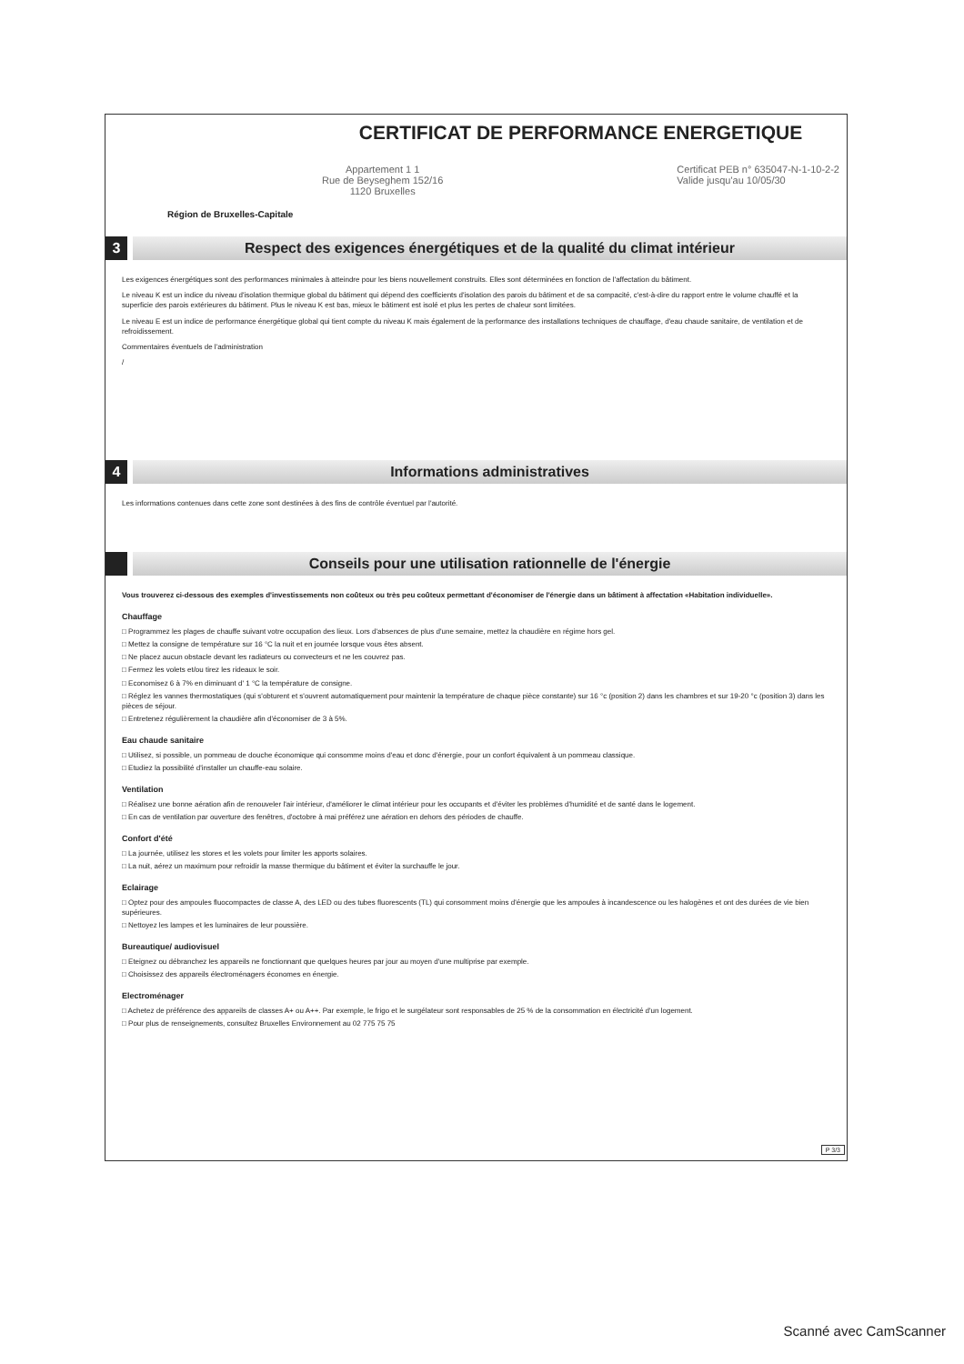Région de Bruxelles-Capitale
CERTIFICAT DE PERFORMANCE ENERGETIQUE
Appartement 1 1
Rue de Beyseghem 152/16
1120 Bruxelles
Certificat PEB n° 635047-N-1-10-2-2
Valide jusqu'au 10/05/30
3
Respect des exigences énergétiques et de la qualité du climat intérieur
Les exigences énergétiques sont des performances minimales à atteindre pour les biens nouvellement construits. Elles sont déterminées en fonction de l'affectation du bâtiment.
Le niveau K est un indice du niveau d'isolation thermique global du bâtiment qui dépend des coefficients d'isolation des parois du bâtiment et de sa compacité, c'est-à-dire du rapport entre le volume chauffé et la superficie des parois extérieures du bâtiment. Plus le niveau K est bas, mieux le bâtiment est isolé et plus les pertes de chaleur sont limitées.
Le niveau E est un indice de performance énergétique global qui tient compte du niveau K mais également de la performance des installations techniques de chauffage, d'eau chaude sanitaire, de ventilation et de refroidissement.
Commentaires éventuels de l'administration
/
4 Informations administratives
Les informations contenues dans cette zone sont destinées à des fins de contrôle éventuel par l'autorité.
Conseils pour une utilisation rationnelle de l'énergie
Vous trouverez ci-dessous des exemples d'investissements non coûteux ou très peu coûteux permettant d'économiser de l'énergie dans un bâtiment à affectation «Habitation individuelle».
Chauffage
□ Programmez les plages de chauffe suivant votre occupation des lieux. Lors d'absences de plus d'une semaine, mettez la chaudière en régime hors gel.
□ Mettez la consigne de température sur 16 °C la nuit et en journée lorsque vous êtes absent.
□ Ne placez aucun obstacle devant les radiateurs ou convecteurs et ne les couvrez pas.
□ Fermez les volets et/ou tirez les rideaux le soir.
□ Economisez 6 à 7% en diminuant d' 1 °C la température de consigne.
□ Réglez les vannes thermostatiques (qui s'obturent et s'ouvrent automatiquement pour maintenir la température de chaque pièce constante) sur 16 °c (position 2) dans les chambres et sur 19-20 °c (position 3) dans les pièces de séjour.
□ Entretenez régulièrement la chaudière afin d'économiser de 3 à 5%.
Eau chaude sanitaire
□ Utilisez, si possible, un pommeau de douche économique qui consomme moins d'eau et donc d'énergie, pour un confort équivalent à un pommeau classique.
□ Etudiez la possibilité d'installer un chauffe-eau solaire.
Ventilation
□ Réalisez une bonne aération afin de renouveler l'air intérieur, d'améliorer le climat intérieur pour les occupants et d'éviter les problèmes d'humidité et de santé dans le logement.
□ En cas de ventilation par ouverture des fenêtres, d'octobre à mai préférez une aération en dehors des périodes de chauffe.
Confort d'été
□ La journée, utilisez les stores et les volets pour limiter les apports solaires.
□ La nuit, aérez un maximum pour refroidir la masse thermique du bâtiment et éviter la surchauffe le jour.
Eclairage
□ Optez pour des ampoules fluocompactes de classe A, des LED ou des tubes fluorescents (TL) qui consomment moins d'énergie que les ampoules à incandescence ou les halogènes et ont des durées de vie bien supérieures.
□ Nettoyez les lampes et les luminaires de leur poussière.
Bureautique/ audiovisuel
□ Eteignez ou débranchez les appareils ne fonctionnant que quelques heures par jour au moyen d'une multiprise par exemple.
□ Choisissez des appareils électroménagers économes en énergie.
Electroménager
□ Achetez de préférence des appareils de classes A+ ou A++. Par exemple, le frigo et le surgélateur sont responsables de 25 % de la consommation en électricité d'un logement.
□ Pour plus de renseignements, consultez Bruxelles Environnement au 02 775 75 75
P 3/3
Scanné avec CamScanner